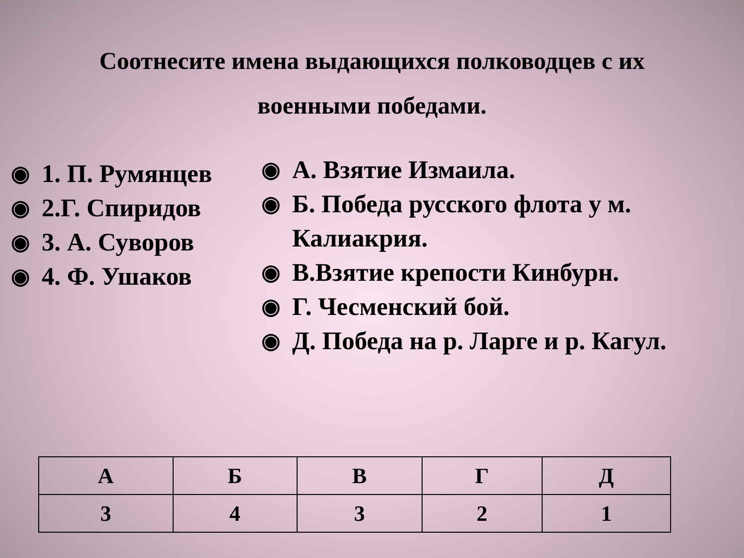Соотнесите имена выдающихся полководцев с их
военными победами.
◉ 1. П. Румянцев
◉ 2.Г. Спиридов
◉ 3. А. Суворов
◉ 4. Ф. Ушаков
◉ А. Взятие Измаила.
◉ Б. Победа русского флота у м. Калиакрия.
◉ В.Взятие крепости Кинбурн.
◉ Г. Чесменский бой.
◉ Д. Победа на р. Ларге и р. Кагул.
| А | Б | В | Г | Д |
| --- | --- | --- | --- | --- |
| 3 | 4 | 3 | 2 | 1 |